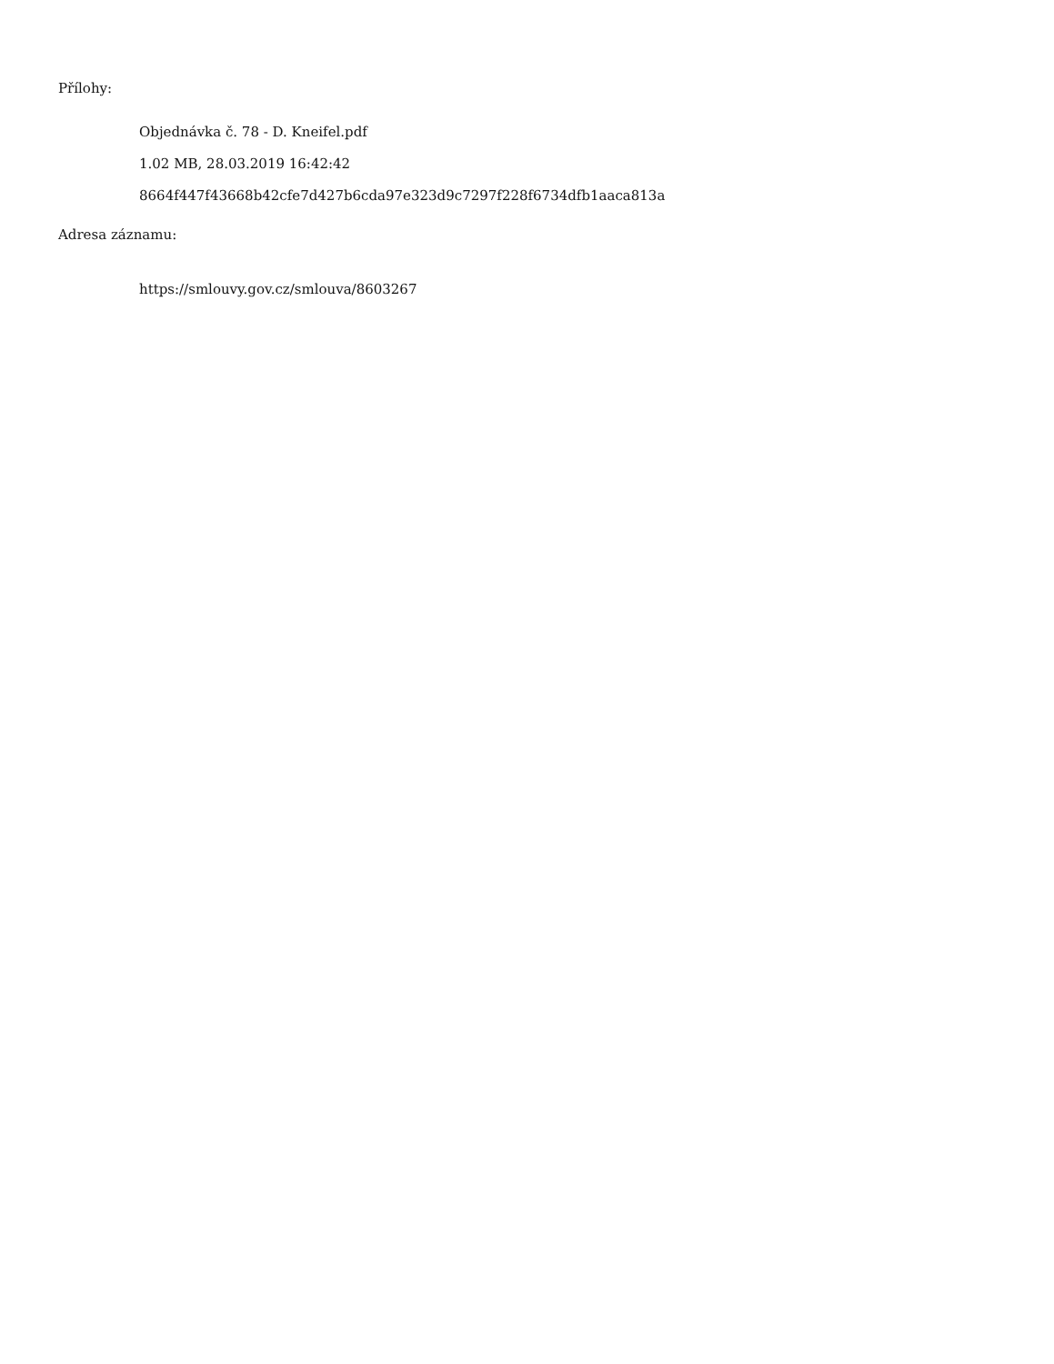Přílohy:
Objednávka č. 78 - D. Kneifel.pdf
1.02 MB, 28.03.2019 16:42:42
8664f447f43668b42cfe7d427b6cda97e323d9c7297f228f6734dfb1aaca813a
Adresa záznamu:
https://smlouvy.gov.cz/smlouva/8603267